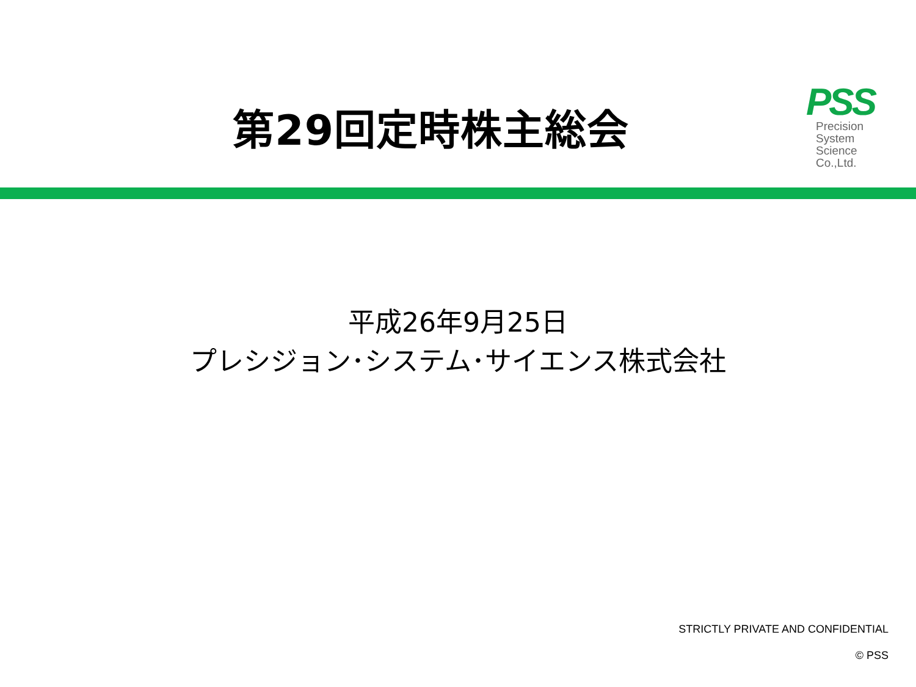第29回定時株主総会
PSS
Precision
System
Science
Co.,Ltd.
平成26年9月25日
プレシジョン･システム･サイエンス株式会社
STRICTLY PRIVATE AND CONFIDENTIAL
© PSS